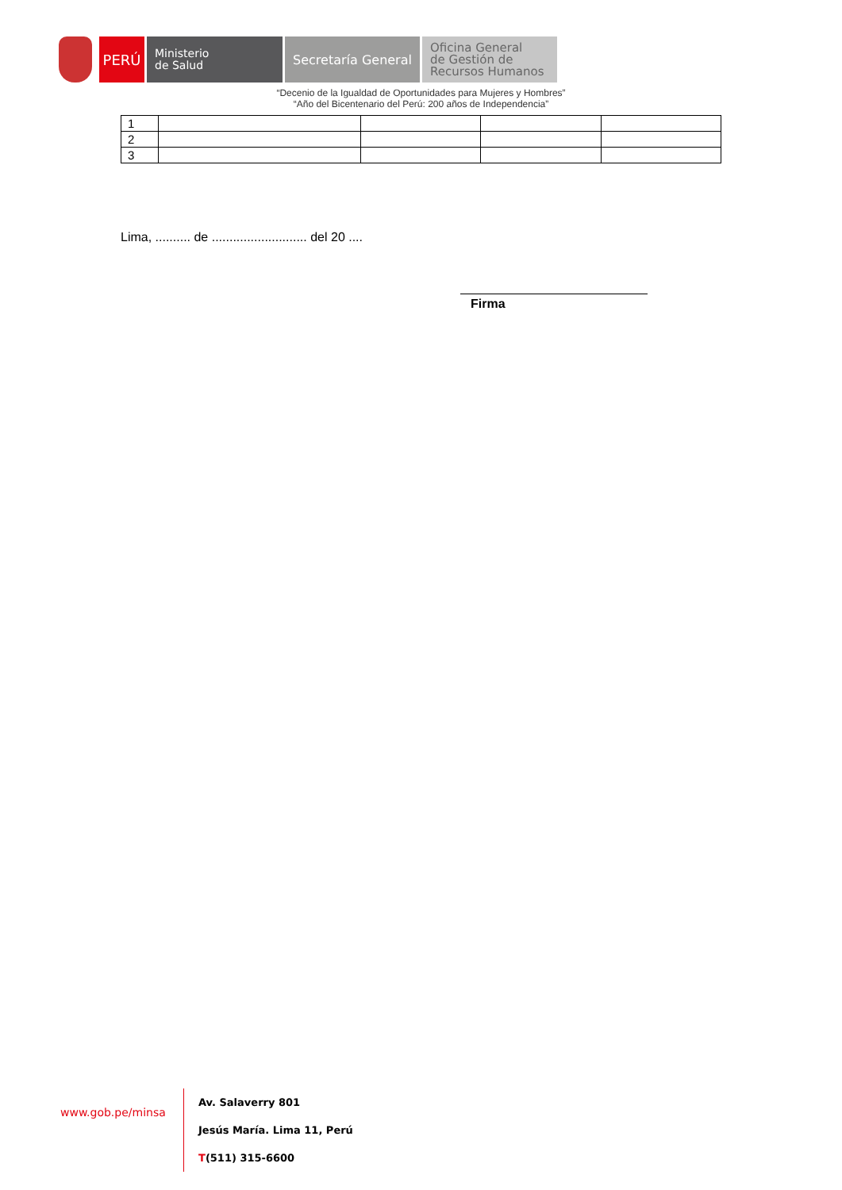PERÚ
Ministerio
de Salud
Secretaría General
Oficina General
de Gestión de
Recursos Humanos
“Decenio de la Igualdad de Oportunidades para Mujeres y Hombres”
“Año del Bicentenario del Perú: 200 años de Independencia”
| 1 | | | | |
| 2 | | | | |
| 3 | | | | |
Lima, .......... de ........................... del 20 ....
Firma
www.gob.pe/minsa
Av. Salaverry 801
Jesús María. Lima 11, Perú
T(511) 315-6600